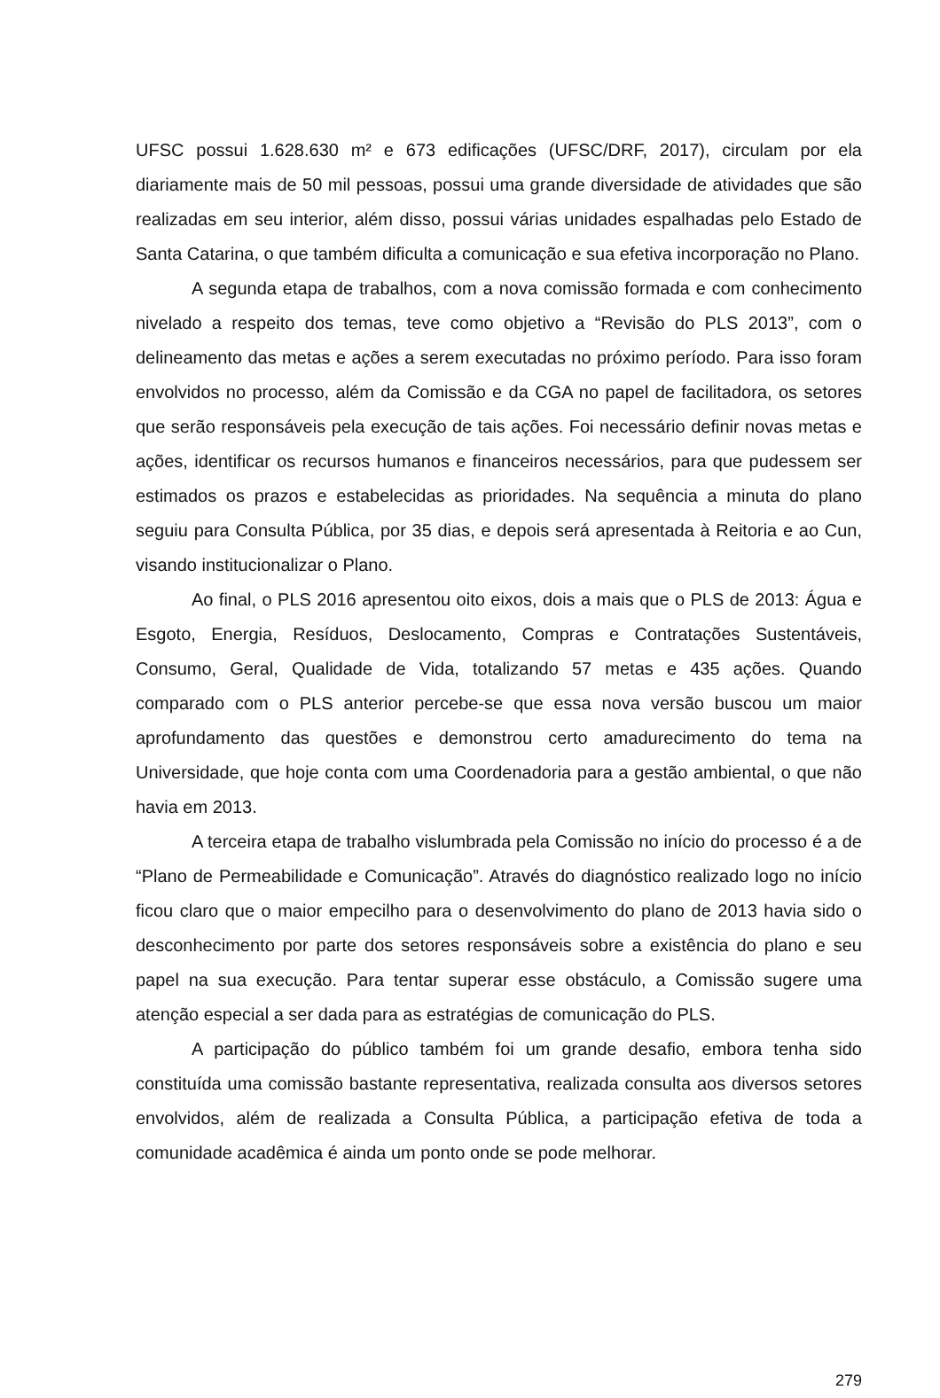UFSC possui 1.628.630 m² e 673 edificações (UFSC/DRF, 2017), circulam por ela diariamente mais de 50 mil pessoas, possui uma grande diversidade de atividades que são realizadas em seu interior, além disso, possui várias unidades espalhadas pelo Estado de Santa Catarina, o que também dificulta a comunicação e sua efetiva incorporação no Plano.
A segunda etapa de trabalhos, com a nova comissão formada e com conhecimento nivelado a respeito dos temas, teve como objetivo a “Revisão do PLS 2013”, com o delineamento das metas e ações a serem executadas no próximo período. Para isso foram envolvidos no processo, além da Comissão e da CGA no papel de facilitadora, os setores que serão responsáveis pela execução de tais ações. Foi necessário definir novas metas e ações, identificar os recursos humanos e financeiros necessários, para que pudessem ser estimados os prazos e estabelecidas as prioridades. Na sequência a minuta do plano seguiu para Consulta Pública, por 35 dias, e depois será apresentada à Reitoria e ao Cun, visando institucionalizar o Plano.
Ao final, o PLS 2016 apresentou oito eixos, dois a mais que o PLS de 2013: Água e Esgoto, Energia, Resíduos, Deslocamento, Compras e Contratações Sustentáveis, Consumo, Geral, Qualidade de Vida, totalizando 57 metas e 435 ações. Quando comparado com o PLS anterior percebe-se que essa nova versão buscou um maior aprofundamento das questões e demonstrou certo amadurecimento do tema na Universidade, que hoje conta com uma Coordenadoria para a gestão ambiental, o que não havia em 2013.
A terceira etapa de trabalho vislumbrada pela Comissão no início do processo é a de “Plano de Permeabilidade e Comunicação”. Através do diagnóstico realizado logo no início ficou claro que o maior empecilho para o desenvolvimento do plano de 2013 havia sido o desconhecimento por parte dos setores responsáveis sobre a existência do plano e seu papel na sua execução. Para tentar superar esse obstáculo, a Comissão sugere uma atenção especial a ser dada para as estratégias de comunicação do PLS.
A participação do público também foi um grande desafio, embora tenha sido constituída uma comissão bastante representativa, realizada consulta aos diversos setores envolvidos, além de realizada a Consulta Pública, a participação efetiva de toda a comunidade acadêmica é ainda um ponto onde se pode melhorar.
279